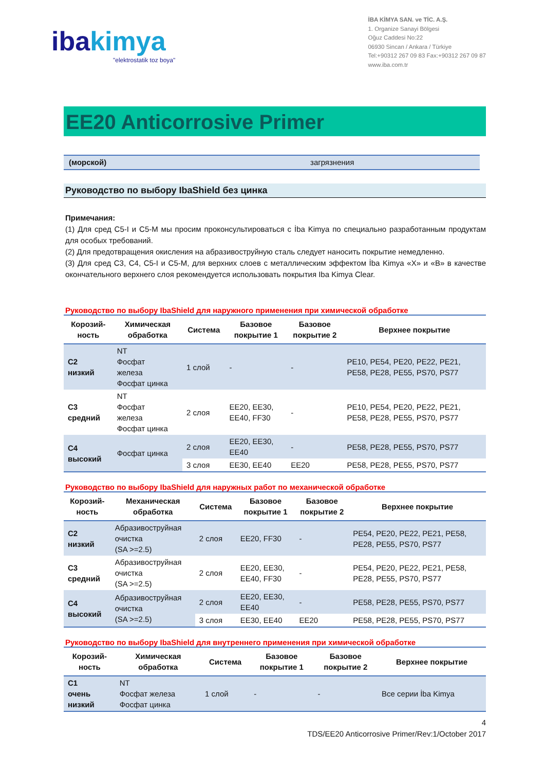ibakimya
"elektrostatik toz boya"
İBA KİMYA SAN. ve TİC. A.Ş.
1. Organize Sanayi Bölgesi
Oğuz Caddesi No:22
06930 Sincan / Ankara / Türkiye
Tel:+90312 267 09 83 Fax:+90312 267 09 87
www.iba.com.tr
EE20 Anticorrosive Primer
(морской) загрязнения
Руководство по выбору IbaShield без цинка
Примечания:
(1) Для сред C5-I и C5-M мы просим проконсультироваться с İba Kimya по специально разработанным продуктам для особых требований.
(2) Для предотвращения окисления на абразивоструйную сталь следует наносить покрытие немедленно.
(3) Для сред C3, C4, C5-I и C5-M, для верхних слоев с металлическим эффектом İba Kimya «X» и «B» в качестве окончательного верхнего слоя рекомендуется использовать покрытия Iba Kimya Clear.
Руководство по выбору IbaShield для наружного применения при химической обработке
| Корозий- ность | Химическая обработка | Система | Базовое покрытие 1 | Базовое покрытие 2 | Верхнее покрытие |
| --- | --- | --- | --- | --- | --- |
| C2 низкий | NT Фосфат железа Фосфат цинка | 1 слой | - | - | PE10, PE54, PE20, PE22, PE21, PE58, PE28, PE55, PS70, PS77 |
| C3 средний | NT Фосфат железа Фосфат цинка | 2 слоя | EE20, EE30, EE40, FF30 | - | PE10, PE54, PE20, PE22, PE21, PE58, PE28, PE55, PS70, PS77 |
| C4 высокий | Фосфат цинка | 2 слоя | EE20, EE30, EE40 | - | PE58, PE28, PE55, PS70, PS77 |
| | | 3 слоя | EE30, EE40 | EE20 | PE58, PE28, PE55, PS70, PS77 |
Руководство по выбору IbaShield для наружных работ по механической обработке
| Корозий- ность | Механическая обработка | Система | Базовое покрытие 1 | Базовое покрытие 2 | Верхнее покрытие |
| --- | --- | --- | --- | --- | --- |
| C2 низкий | Абразивоструйная очистка (SA >=2.5) | 2 слоя | EE20, FF30 | - | PE54, PE20, PE22, PE21, PE58, PE28, PE55, PS70, PS77 |
| C3 средний | Абразивоструйная очистка (SA >=2.5) | 2 слоя | EE20, EE30, EE40, FF30 | - | PE54, PE20, PE22, PE21, PE58, PE28, PE55, PS70, PS77 |
| C4 высокий | Абразивоструйная очистка (SA >=2.5) | 2 слоя | EE20, EE30, EE40 | - | PE58, PE28, PE55, PS70, PS77 |
| | | 3 слоя | EE30, EE40 | EE20 | PE58, PE28, PE55, PS70, PS77 |
Руководство по выбору IbaShield для внутреннего применения при химической обработке
| Корозий- ность | Химическая обработка | Система | Базовое покрытие 1 | Базовое покрытие 2 | Верхнее покрытие |
| --- | --- | --- | --- | --- | --- |
| C1 очень низкий | NT Фосфат железа Фосфат цинка | 1 слой | - | - | Все серии İba Kimya |
4
TDS/EE20 Anticorrosive Primer/Rev:1/October 2017